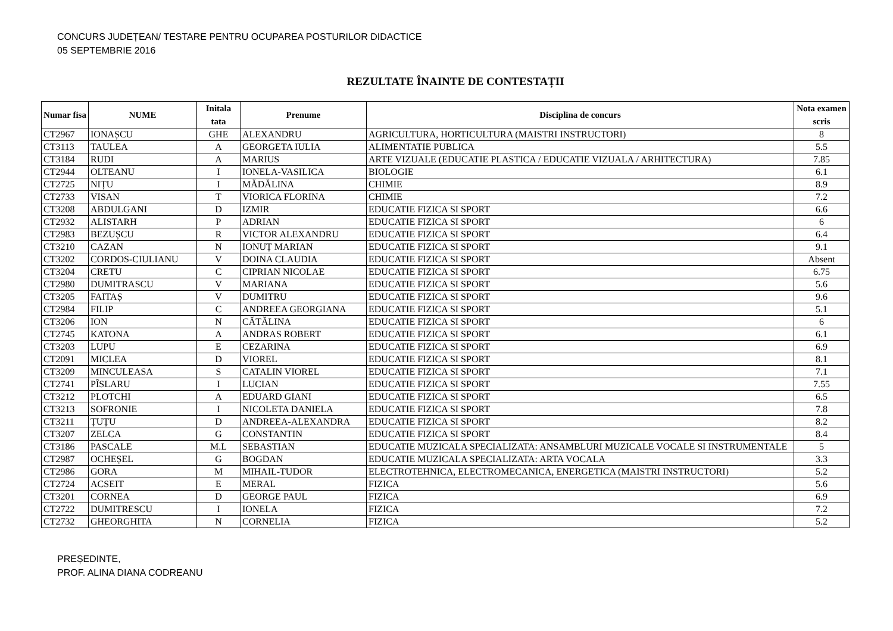CONCURS JUDEȚEAN/ TESTARE PENTRU OCUPAREA POSTURILOR DIDACTICE
05 SEPTEMBRIE 2016
REZULTATE ÎNAINTE DE CONTESTAȚII
| Numar fisa | NUME | Initala tata | Prenume | Disciplina de concurs | Nota examen scris |
| --- | --- | --- | --- | --- | --- |
| CT2967 | IONAȘCU | GHE | ALEXANDRU | AGRICULTURA, HORTICULTURA (MAISTRI INSTRUCTORI) | 8 |
| CT3113 | TAULEA | A | GEORGETA IULIA | ALIMENTATIE PUBLICA | 5.5 |
| CT3184 | RUDI | A | MARIUS | ARTE VIZUALE (EDUCATIE PLASTICA / EDUCATIE VIZUALA / ARHITECTURA) | 7.85 |
| CT2944 | OLTEANU | I | IONELA-VASILICA | BIOLOGIE | 6.1 |
| CT2725 | NIȚU | I | MĂDĂLINA | CHIMIE | 8.9 |
| CT2733 | VISAN | T | VIORICA FLORINA | CHIMIE | 7.2 |
| CT3208 | ABDULGANI | D | IZMIR | EDUCATIE FIZICA SI SPORT | 6.6 |
| CT2932 | ALISTARH | P | ADRIAN | EDUCATIE FIZICA SI SPORT | 6 |
| CT2983 | BEZUȘCU | R | VICTOR ALEXANDRU | EDUCATIE FIZICA SI SPORT | 6.4 |
| CT3210 | CAZAN | N | IONUȚ MARIAN | EDUCATIE FIZICA SI SPORT | 9.1 |
| CT3202 | CORDOS-CIULIANU | V | DOINA CLAUDIA | EDUCATIE FIZICA SI SPORT | Absent |
| CT3204 | CRETU | C | CIPRIAN NICOLAE | EDUCATIE FIZICA SI SPORT | 6.75 |
| CT2980 | DUMITRASCU | V | MARIANA | EDUCATIE FIZICA SI SPORT | 5.6 |
| CT3205 | FAITAȘ | V | DUMITRU | EDUCATIE FIZICA SI SPORT | 9.6 |
| CT2984 | FILIP | C | ANDREEA GEORGIANA | EDUCATIE FIZICA SI SPORT | 5.1 |
| CT3206 | ION | N | CĂTĂLINA | EDUCATIE FIZICA SI SPORT | 6 |
| CT2745 | KATONA | A | ANDRAS ROBERT | EDUCATIE FIZICA SI SPORT | 6.1 |
| CT3203 | LUPU | E | CEZARINA | EDUCATIE FIZICA SI SPORT | 6.9 |
| CT2091 | MICLEA | D | VIOREL | EDUCATIE FIZICA SI SPORT | 8.1 |
| CT3209 | MINCULEASA | S | CATALIN VIOREL | EDUCATIE FIZICA SI SPORT | 7.1 |
| CT2741 | PÎSLARU | I | LUCIAN | EDUCATIE FIZICA SI SPORT | 7.55 |
| CT3212 | PLOTCHI | A | EDUARD GIANI | EDUCATIE FIZICA SI SPORT | 6.5 |
| CT3213 | SOFRONIE | I | NICOLETA DANIELA | EDUCATIE FIZICA SI SPORT | 7.8 |
| CT3211 | ȚUȚU | D | ANDREEA-ALEXANDRA | EDUCATIE FIZICA SI SPORT | 8.2 |
| CT3207 | ZELCA | G | CONSTANTIN | EDUCATIE FIZICA SI SPORT | 8.4 |
| CT3186 | PASCALE | M.L | SEBASTIAN | EDUCATIE MUZICALA SPECIALIZATA: ANSAMBLURI MUZICALE VOCALE SI INSTRUMENTALE | 5 |
| CT2987 | OCHEȘEL | G | BOGDAN | EDUCATIE MUZICALA SPECIALIZATA: ARTA VOCALA | 3.3 |
| CT2986 | GORA | M | MIHAIL-TUDOR | ELECTROTEHNICA, ELECTROMECANICA, ENERGETICA (MAISTRI INSTRUCTORI) | 5.2 |
| CT2724 | ACSEIT | E | MERAL | FIZICA | 5.6 |
| CT3201 | CORNEA | D | GEORGE PAUL | FIZICA | 6.9 |
| CT2722 | DUMITRESCU | I | IONELA | FIZICA | 7.2 |
| CT2732 | GHEORGHITA | N | CORNELIA | FIZICA | 5.2 |
PREȘEDINTE,
PROF. ALINA DIANA CODREANU